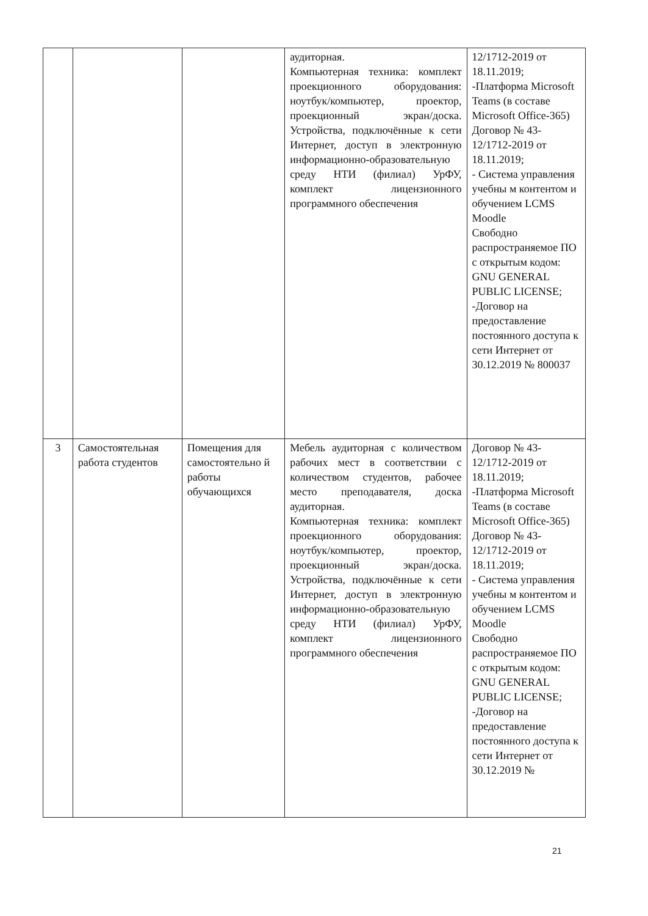| | | | аудиторная. Компьютерная техника: комплект проекционного оборудования: ноутбук/компьютер, проектор, проекционный экран/доска. Устройства, подключённые к сети Интернет, доступ в электронную информационно-образовательную среду НТИ (филиал) УрФУ, комплект лицензионного программного обеспечения | 12/1712-2019 от 18.11.2019; -Платформа Microsoft Teams (в составе Microsoft Office-365) Договор № 43-12/1712-2019 от 18.11.2019; - Система управления учебны м контентом и обучением LCMS Moodle Свободно распространяемое ПО с открытым кодом: GNU GENERAL PUBLIC LICENSE; -Договор на предоставление постоянного доступа к сети Интернет от 30.12.2019 № 800037 |
| 3 | Самостоятельная работа студентов | Помещения для самостоятельно й работы обучающихся | Мебель аудиторная с количеством рабочих мест в соответствии с количеством студентов, рабочее место преподавателя, доска аудиторная. Компьютерная техника: комплект проекционного оборудования: ноутбук/компьютер, проектор, проекционный экран/доска. Устройства, подключённые к сети Интернет, доступ в электронную информационно-образовательную среду НТИ (филиал) УрФУ, комплект лицензионного программного обеспечения | Договор № 43-12/1712-2019 от 18.11.2019; -Платформа Microsoft Teams (в составе Microsoft Office-365) Договор № 43-12/1712-2019 от 18.11.2019; - Система управления учебны м контентом и обучением LCMS Moodle Свободно распространяемое ПО с открытым кодом: GNU GENERAL PUBLIC LICENSE; -Договор на предоставление постоянного доступа к сети Интернет от 30.12.2019 № |
21